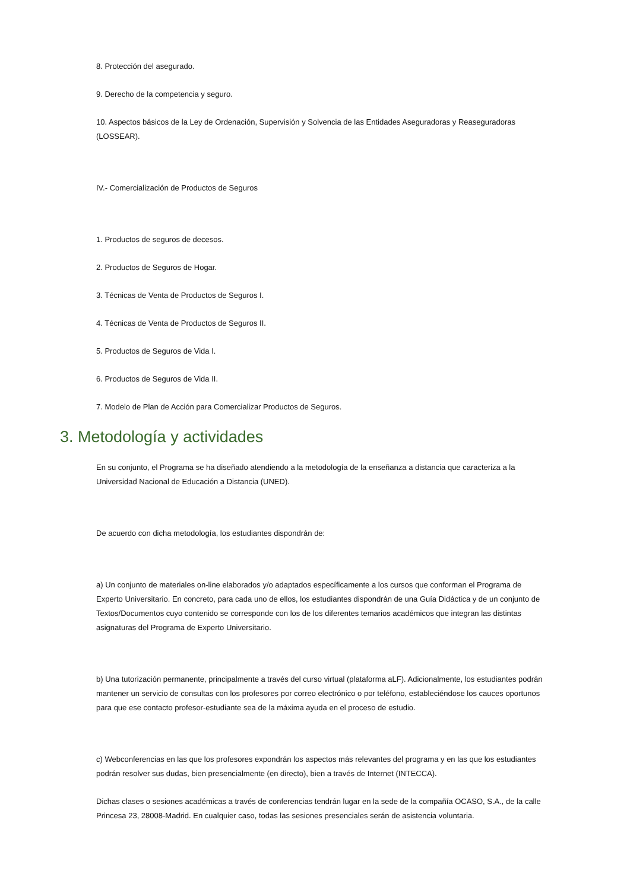8. Protección del asegurado.
9. Derecho de la competencia y seguro.
10. Aspectos básicos de la Ley de Ordenación, Supervisión y Solvencia de las Entidades Aseguradoras y Reaseguradoras (LOSSEAR).
IV.- Comercialización de Productos de Seguros
1. Productos de seguros de decesos.
2. Productos de Seguros de Hogar.
3. Técnicas de Venta de Productos de Seguros I.
4. Técnicas de Venta de Productos de Seguros II.
5. Productos de Seguros de Vida I.
6. Productos de Seguros de Vida II.
7. Modelo de Plan de Acción para Comercializar Productos de Seguros.
3. Metodología y actividades
En su conjunto, el Programa se ha diseñado atendiendo a la metodología de la enseñanza a distancia que caracteriza a la Universidad Nacional de Educación a Distancia (UNED).
De acuerdo con dicha metodología, los estudiantes dispondrán de:
a) Un conjunto de materiales on-line elaborados y/o adaptados específicamente a los cursos que conforman el Programa de Experto Universitario. En concreto, para cada uno de ellos, los estudiantes dispondrán de una Guía Didáctica y de un conjunto de Textos/Documentos cuyo contenido se corresponde con los de los diferentes temarios académicos que integran las distintas asignaturas del Programa de Experto Universitario.
b) Una tutorización permanente, principalmente a través del curso virtual (plataforma aLF). Adicionalmente, los estudiantes podrán mantener un servicio de consultas con los profesores por correo electrónico o por teléfono, estableciéndose los cauces oportunos para que ese contacto profesor-estudiante sea de la máxima ayuda en el proceso de estudio.
c) Webconferencias en las que los profesores expondrán los aspectos más relevantes del programa y en las que los estudiantes podrán resolver sus dudas, bien presencialmente (en directo), bien a través de Internet (INTECCA).
Dichas clases o sesiones académicas a través de conferencias tendrán lugar en la sede de la compañía OCASO, S.A., de la calle Princesa 23, 28008-Madrid. En cualquier caso, todas las sesiones presenciales serán de asistencia voluntaria.